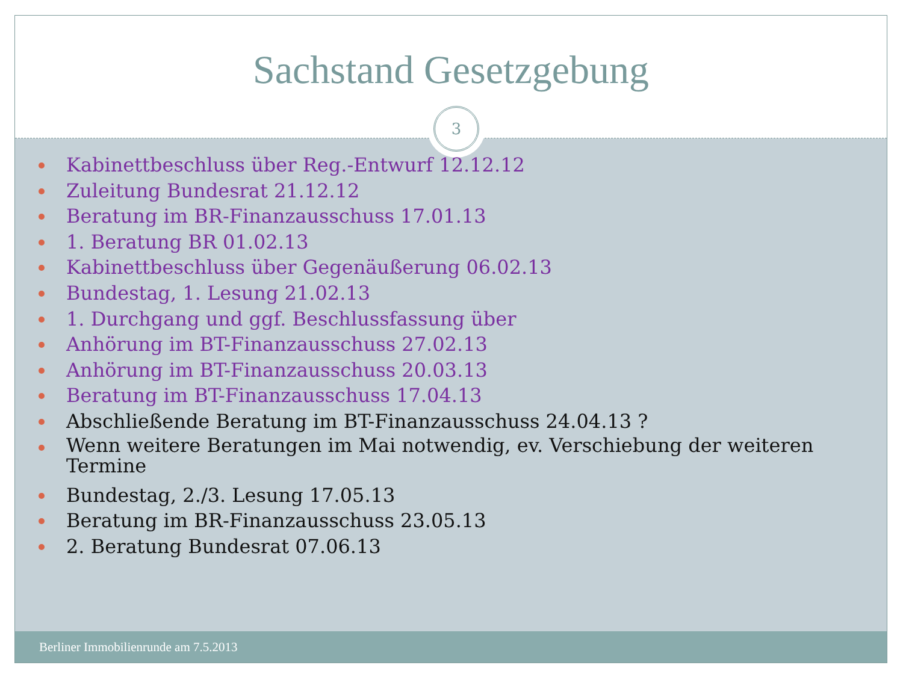Sachstand Gesetzgebung
3
Kabinettbeschluss über Reg.-Entwurf 12.12.12
Zuleitung Bundesrat 21.12.12
Beratung im BR-Finanzausschuss 17.01.13
1. Beratung BR 01.02.13
Kabinettbeschluss über Gegenäußerung 06.02.13
Bundestag, 1. Lesung 21.02.13
1. Durchgang und ggf. Beschlussfassung über
Anhörung im BT-Finanzausschuss 27.02.13
Anhörung im BT-Finanzausschuss 20.03.13
Beratung im BT-Finanzausschuss 17.04.13
Abschließende Beratung im BT-Finanzausschuss 24.04.13 ?
Wenn weitere Beratungen im Mai notwendig, ev. Verschiebung der weiteren Termine
Bundestag, 2./3. Lesung 17.05.13
Beratung im BR-Finanzausschuss 23.05.13
2. Beratung Bundesrat 07.06.13
Berliner Immobilienrunde am 7.5.2013